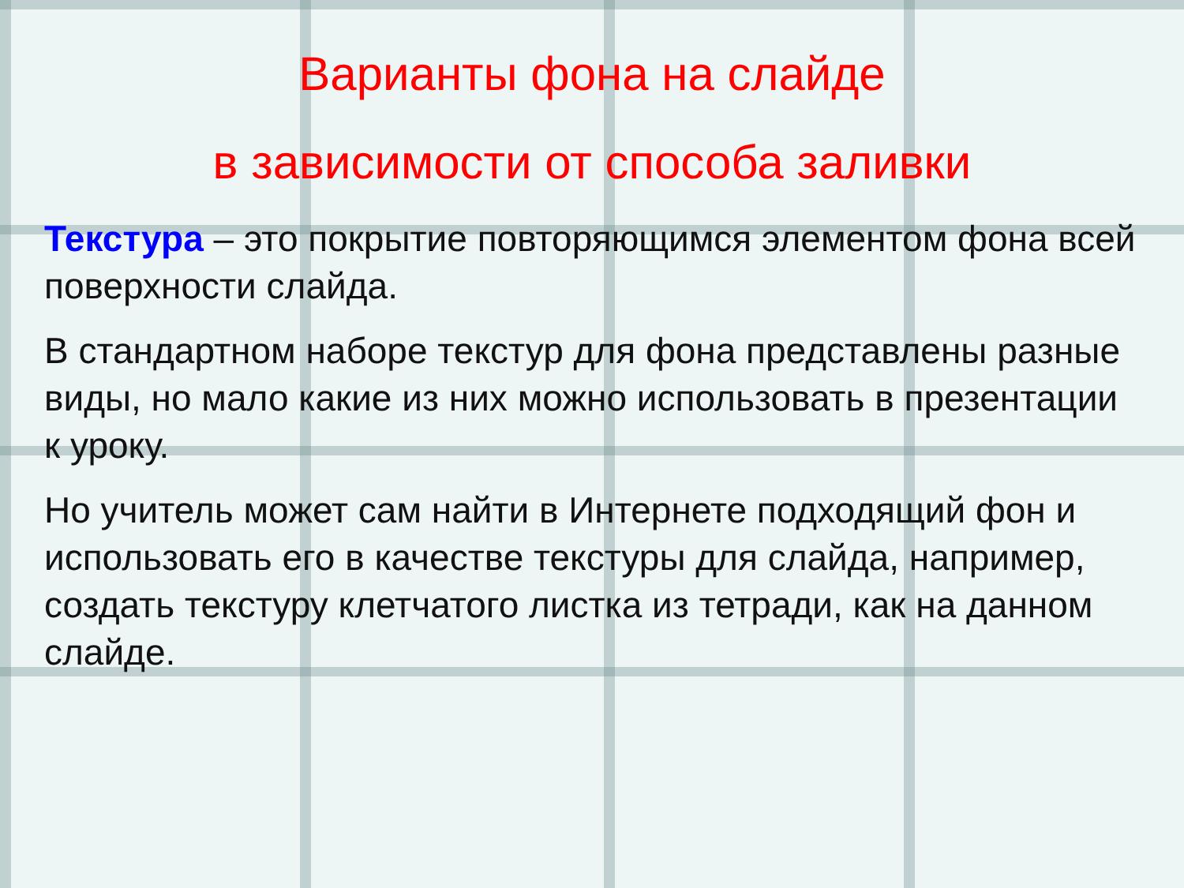Варианты фона на слайде
в зависимости от способа заливки
Текстура – это покрытие повторяющимся элементом фона всей поверхности слайда.
В стандартном наборе текстур для фона представлены разные виды, но мало какие из них можно использовать в презентации к уроку.
Но учитель может сам найти в Интернете подходящий фон и использовать его в качестве текстуры для слайда, например, создать текстуру клетчатого листка из тетради, как на данном слайде.